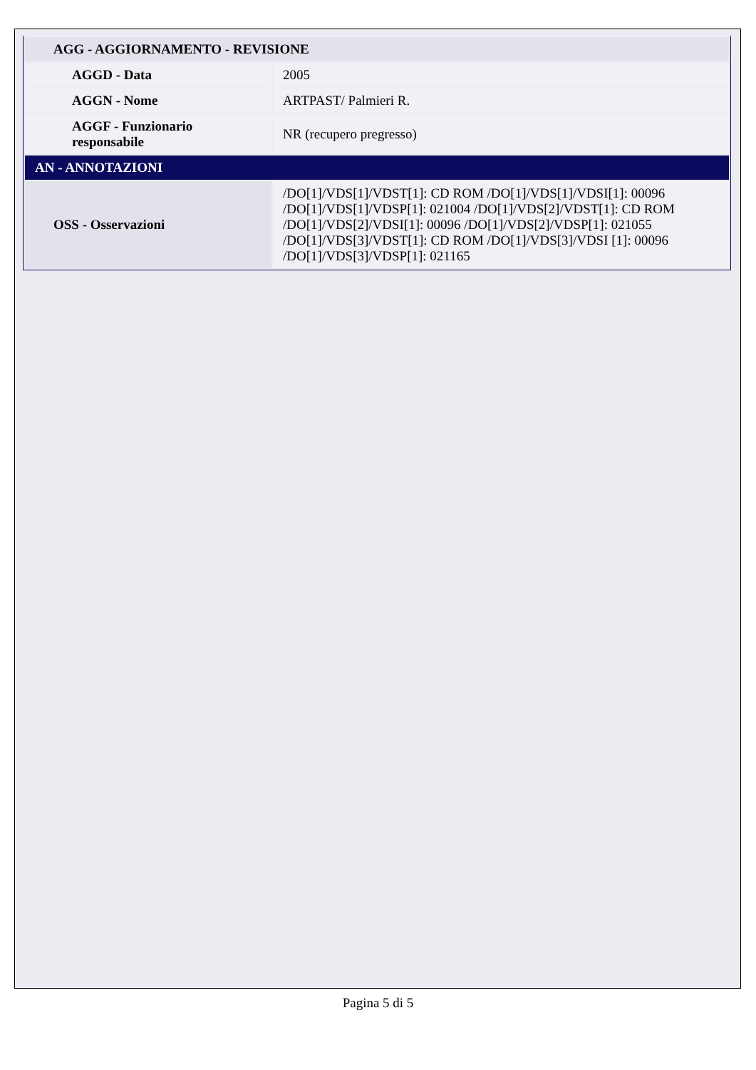| AGG - AGGIORNAMENTO - REVISIONE | |
| AGGD - Data | 2005 |
| AGGN - Nome | ARTPAST/ Palmieri R. |
| AGGF - Funzionario responsabile | NR (recupero pregresso) |
| AN - ANNOTAZIONI | |
| OSS - Osservazioni | /DO[1]/VDS[1]/VDST[1]: CD ROM /DO[1]/VDS[1]/VDSI[1]: 00096 /DO[1]/VDS[1]/VDSP[1]: 021004 /DO[1]/VDS[2]/VDST[1]: CD ROM /DO[1]/VDS[2]/VDSI[1]: 00096 /DO[1]/VDS[2]/VDSP[1]: 021055 /DO[1]/VDS[3]/VDST[1]: CD ROM /DO[1]/VDS[3]/VDSI [1]: 00096 /DO[1]/VDS[3]/VDSP[1]: 021165 |
Pagina 5 di 5